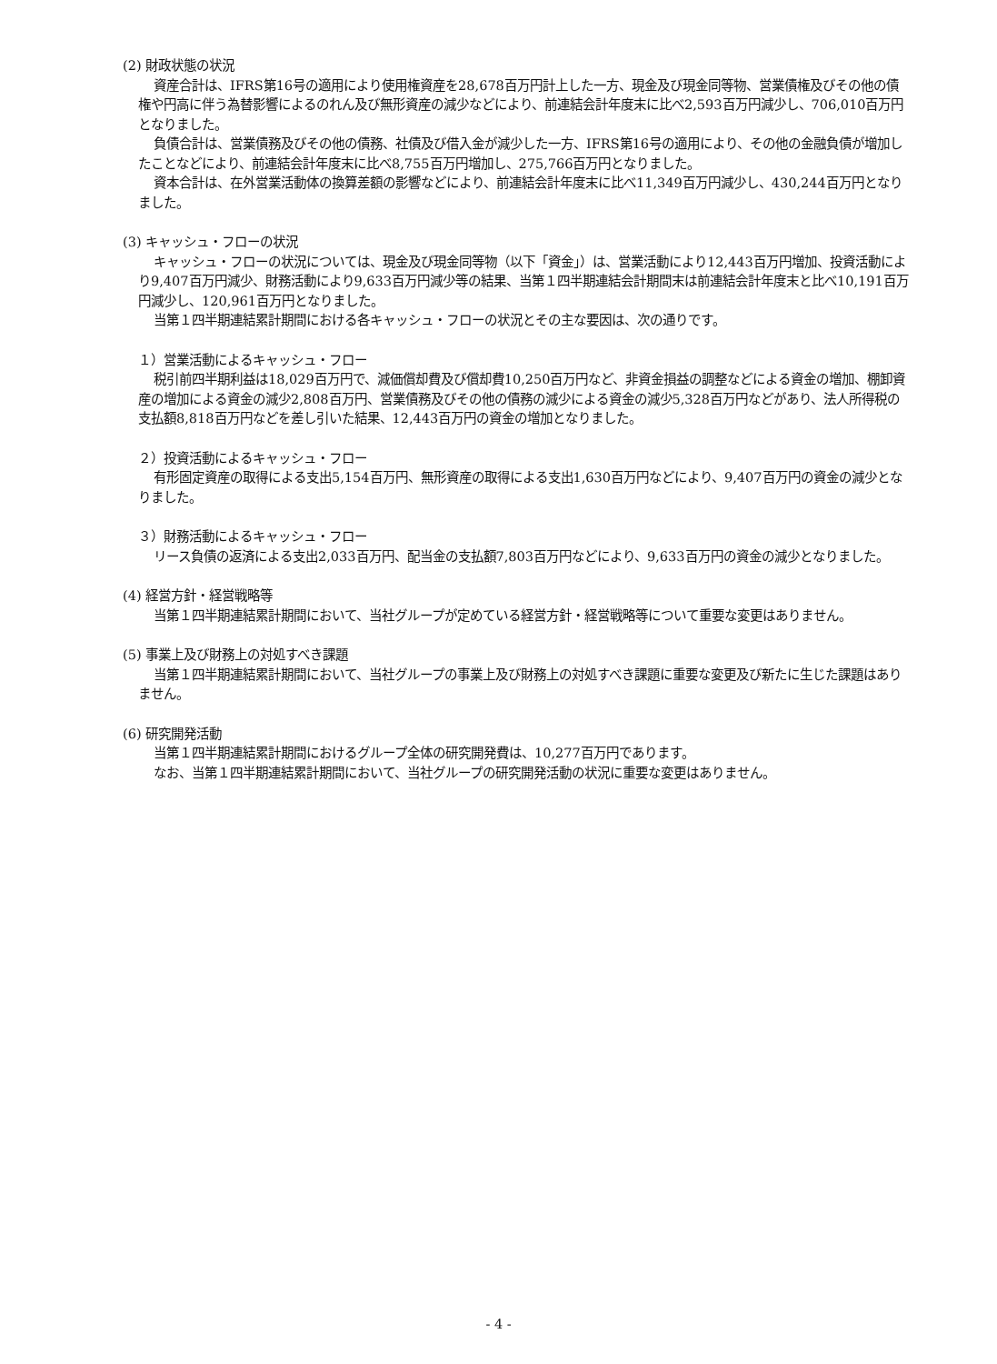(2) 財政状態の状況
資産合計は、IFRS第16号の適用により使用権資産を28,678百万円計上した一方、現金及び現金同等物、営業債権及びその他の債権や円高に伴う為替影響によるのれん及び無形資産の減少などにより、前連結会計年度末に比べ2,593百万円減少し、706,010百万円となりました。
負債合計は、営業債務及びその他の債務、社債及び借入金が減少した一方、IFRS第16号の適用により、その他の金融負債が増加したことなどにより、前連結会計年度末に比べ8,755百万円増加し、275,766百万円となりました。
資本合計は、在外営業活動体の換算差額の影響などにより、前連結会計年度末に比べ11,349百万円減少し、430,244百万円となりました。
(3) キャッシュ・フローの状況
キャッシュ・フローの状況については、現金及び現金同等物（以下「資金」）は、営業活動により12,443百万円増加、投資活動により9,407百万円減少、財務活動により9,633百万円減少等の結果、当第１四半期連結会計期間末は前連結会計年度末と比べ10,191百万円減少し、120,961百万円となりました。
当第１四半期連結累計期間における各キャッシュ・フローの状況とその主な要因は、次の通りです。
１）営業活動によるキャッシュ・フロー
税引前四半期利益は18,029百万円で、減価償却費及び償却費10,250百万円など、非資金損益の調整などによる資金の増加、棚卸資産の増加による資金の減少2,808百万円、営業債務及びその他の債務の減少による資金の減少5,328百万円などがあり、法人所得税の支払額8,818百万円などを差し引いた結果、12,443百万円の資金の増加となりました。
２）投資活動によるキャッシュ・フロー
有形固定資産の取得による支出5,154百万円、無形資産の取得による支出1,630百万円などにより、9,407百万円の資金の減少となりました。
３）財務活動によるキャッシュ・フロー
リース負債の返済による支出2,033百万円、配当金の支払額7,803百万円などにより、9,633百万円の資金の減少となりました。
(4) 経営方針・経営戦略等
当第１四半期連結累計期間において、当社グループが定めている経営方針・経営戦略等について重要な変更はありません。
(5) 事業上及び財務上の対処すべき課題
当第１四半期連結累計期間において、当社グループの事業上及び財務上の対処すべき課題に重要な変更及び新たに生じた課題はありません。
(6) 研究開発活動
当第１四半期連結累計期間におけるグループ全体の研究開発費は、10,277百万円であります。
なお、当第１四半期連結累計期間において、当社グループの研究開発活動の状況に重要な変更はありません。
- 4 -